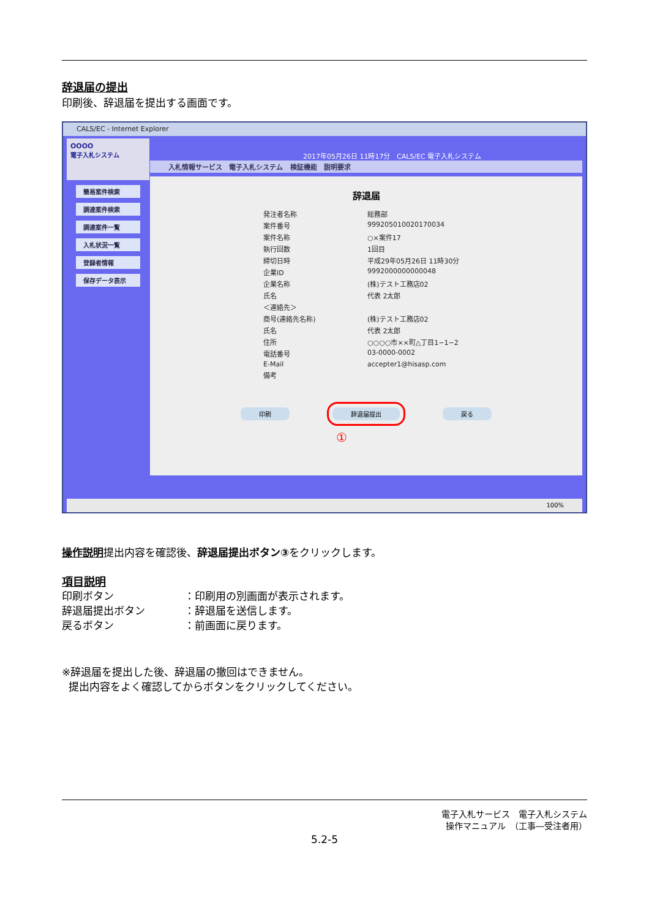辞退届の提出
印刷後、辞退届を提出する画面です。
CALS/EC - Internet Explorer
OOOO
電子入札システム
簡易案件検索
調達案件検索
調達案件一覧
入札状況一覧
登録者情報
保存データ表示
2017年05月26日 11時17分 CALS/EC 電子入札システム
入札情報サービス 電子入札システム 検証機能 説明要求
辞退届
発注者名称 総務部 案件番号 999205010020170034 案件名称 ○×案件17 執行回数 1回目 締切日時 平成29年05月26日 11時30分 企業ID 9992000000000048 企業名称 (株)テスト工務店02 氏名 代表 2太郎 ＜連絡先＞ 商号(連絡先名称) (株)テスト工務店02 氏名 代表 2太郎 住所 ○○○○市××町△丁目1−1−2 電話番号 03-0000-0002 E-Mail accepter1@hisasp.com 備考
印刷 辞退届提出 戻る
①
100%
操作説明提出内容を確認後、辞退届提出ボタン③をクリックします。
項目説明
印刷ボタン ：印刷用の別画面が表示されます。 辞退届提出ボタン ：辞退届を送信します。 戻るボタン ：前画面に戻ります。
※辞退届を提出した後、辞退届の撤回はできません。
提出内容をよく確認してからボタンをクリックしてください。
電子入札サービス　電子入札システム
操作マニュアル　（工事―受注者用）
5.2-5